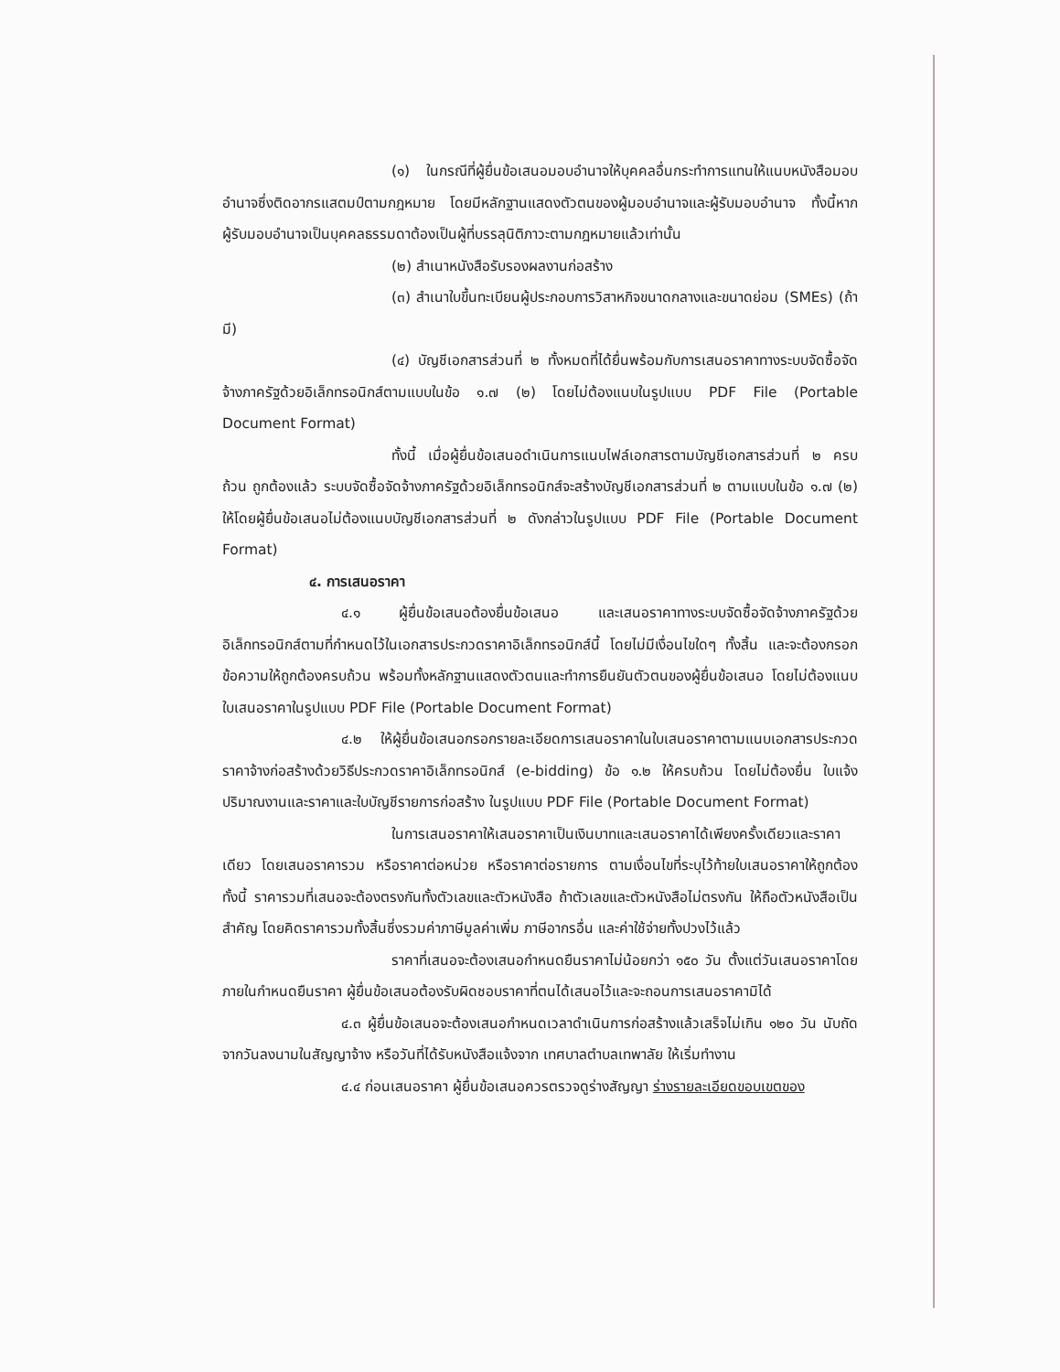(๑) ในกรณีที่ผู้ยื่นข้อเสนอมอบอำนาจให้บุคคลอื่นกระทำการแทนให้แนบหนังสือมอบอำนาจซึ่งติดอากรแสตมป์ตามกฎหมาย โดยมีหลักฐานแสดงตัวตนของผู้มอบอำนาจและผู้รับมอบอำนาจ ทั้งนี้หากผู้รับมอบอำนาจเป็นบุคคลธรรมดาต้องเป็นผู้ที่บรรลุนิติภาวะตามกฎหมายแล้วเท่านั้น
(๒) สำเนาหนังสือรับรองผลงานก่อสร้าง
(๓) สำเนาใบขึ้นทะเบียนผู้ประกอบการวิสาหกิจขนาดกลางและขนาดย่อม (SMEs) (ถ้ามี)
(๔) บัญชีเอกสารส่วนที่ ๒ ทั้งหมดที่ได้ยื่นพร้อมกับการเสนอราคาทางระบบจัดซื้อจัดจ้างภาครัฐด้วยอิเล็กทรอนิกส์ตามแบบในข้อ ๑.๗ (๒) โดยไม่ต้องแนบในรูปแบบ PDF File (Portable Document Format)
ทั้งนี้ เมื่อผู้ยื่นข้อเสนอดำเนินการแนบไฟล์เอกสารตามบัญชีเอกสารส่วนที่ ๒ ครบถ้วน ถูกต้องแล้ว ระบบจัดซื้อจัดจ้างภาครัฐด้วยอิเล็กทรอนิกส์จะสร้างบัญชีเอกสารส่วนที่ ๒ ตามแบบในข้อ ๑.๗ (๒) ให้โดยผู้ยื่นข้อเสนอไม่ต้องแนบบัญชีเอกสารส่วนที่ ๒ ดังกล่าวในรูปแบบ PDF File (Portable Document Format)
๔. การเสนอราคา
๔.๑ ผู้ยื่นข้อเสนอต้องยื่นข้อเสนอ และเสนอราคาทางระบบจัดซื้อจัดจ้างภาครัฐด้วยอิเล็กทรอนิกส์ตามที่กำหนดไว้ในเอกสารประกวดราคาอิเล็กทรอนิกส์นี้ โดยไม่มีเงื่อนไขใดๆ ทั้งสิ้น และจะต้องกรอกข้อความให้ถูกต้องครบถ้วน พร้อมทั้งหลักฐานแสดงตัวตนและทำการยืนยันตัวตนของผู้ยื่นข้อเสนอ โดยไม่ต้องแนบใบเสนอราคาในรูปแบบ PDF File (Portable Document Format)
๔.๒ ให้ผู้ยื่นข้อเสนอกรอกรายละเอียดการเสนอราคาในใบเสนอราคาตามแนบเอกสารประกวดราคาจ้างก่อสร้างด้วยวิธีประกวดราคาอิเล็กทรอนิกส์ (e-bidding) ข้อ ๑.๒ ให้ครบถ้วน โดยไม่ต้องยื่น ใบแจ้งปริมาณงานและราคาและใบบัญชีรายการก่อสร้าง ในรูปแบบ PDF File (Portable Document Format)
ในการเสนอราคาให้เสนอราคาเป็นเงินบาทและเสนอราคาได้เพียงครั้งเดียวและราคาเดียว โดยเสนอราคารวม หรือราคาต่อหน่วย หรือราคาต่อรายการ ตามเงื่อนไขที่ระบุไว้ท้ายใบเสนอราคาให้ถูกต้อง ทั้งนี้ ราคารวมที่เสนอจะต้องตรงกันทั้งตัวเลขและตัวหนังสือ ถ้าตัวเลขและตัวหนังสือไม่ตรงกัน ให้ถือตัวหนังสือเป็นสำคัญ โดยคิดราคารวมทั้งสิ้นซึ่งรวมค่าภาษีมูลค่าเพิ่ม ภาษีอากรอื่น และค่าใช้จ่ายทั้งปวงไว้แล้ว
ราคาที่เสนอจะต้องเสนอกำหนดยืนราคาไม่น้อยกว่า ๑๕๐ วัน ตั้งแต่วันเสนอราคาโดยภายในกำหนดยืนราคา ผู้ยื่นข้อเสนอต้องรับผิดชอบราคาที่ตนได้เสนอไว้และจะถอนการเสนอราคามิได้
๔.๓ ผู้ยื่นข้อเสนอจะต้องเสนอกำหนดเวลาดำเนินการก่อสร้างแล้วเสร็จไม่เกิน ๑๒๐ วัน นับถัดจากวันลงนามในสัญญาจ้าง หรือวันที่ได้รับหนังสือแจ้งจาก เทศบาลตำบลเทพาลัย ให้เริ่มทำงาน
๔.๔ ก่อนเสนอราคา ผู้ยื่นข้อเสนอควรตรวจดูร่างสัญญา ร่างรายละเอียดขอบเขตของ